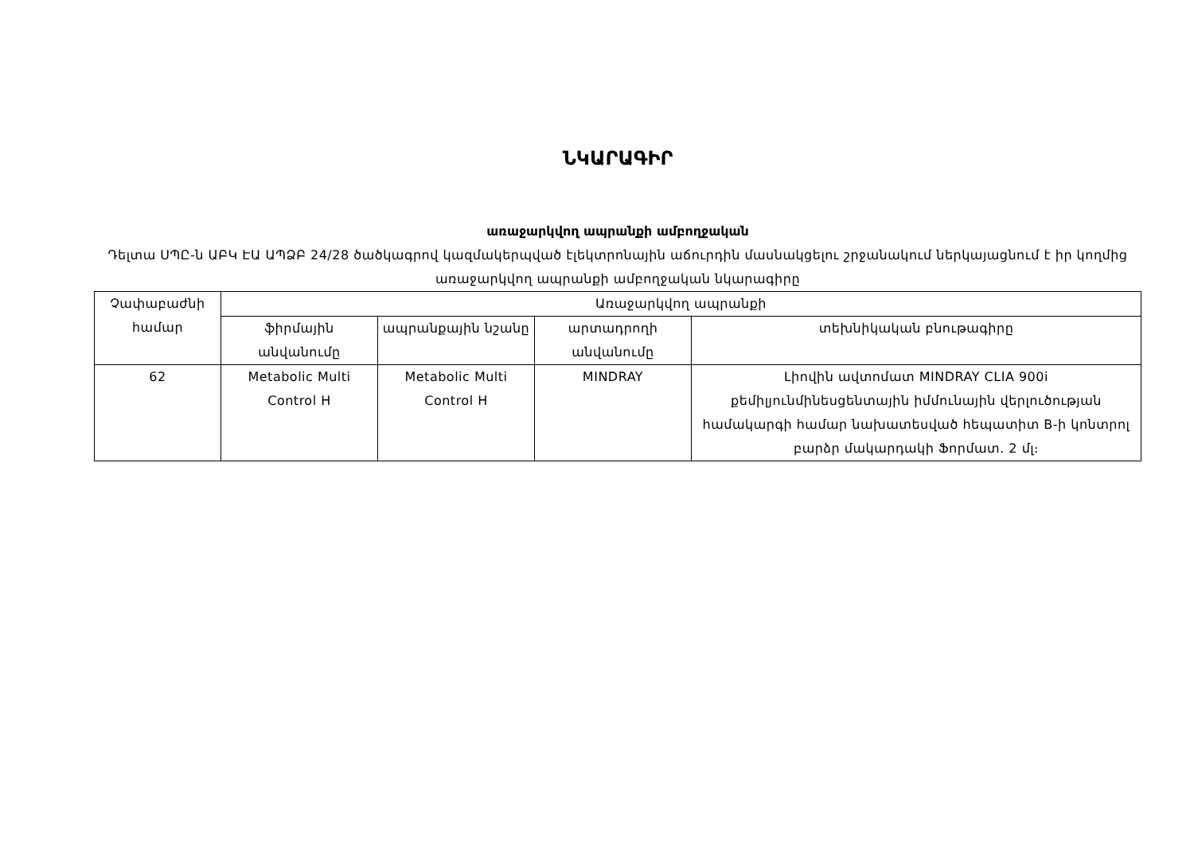ՆԿԱՐԱԳԻՐ
առաջարկվող ապրանքի ամբողջական
Դելտա ՍՊԸ-ն ԱԲԿ ԷԱ ԱՊՁԲ 24/28 ծածկագրով կազմակերպված էլեկտրոնային աճուրդին մասնակցելու շրջանակում ներկայացնում է իր կողմից առաջարկվող ապրանքի ամբողջական նկարագիրը
| Չափաբաժնի համար | Առաջարկվող ապրանքի | | | |
| --- | --- | --- | --- | --- |
| | ֆիրմային անվանումը | ապրանքային նշանը | արտադրողի անվանումը | տեխնիկական բնութագիրը |
| 62 | Metabolic Multi Control H | Metabolic Multi Control H | MINDRAY | Լիովին ավտոմատ MINDRAY CLIA 900i քեմիլյունմինեսցենտային իմմունային վերլուծության համակարգի համար նախատեսված հեպատիտ B-ի կոնտրոլ բարձր մակարդակի Ֆորմատ. 2 մլ։ |